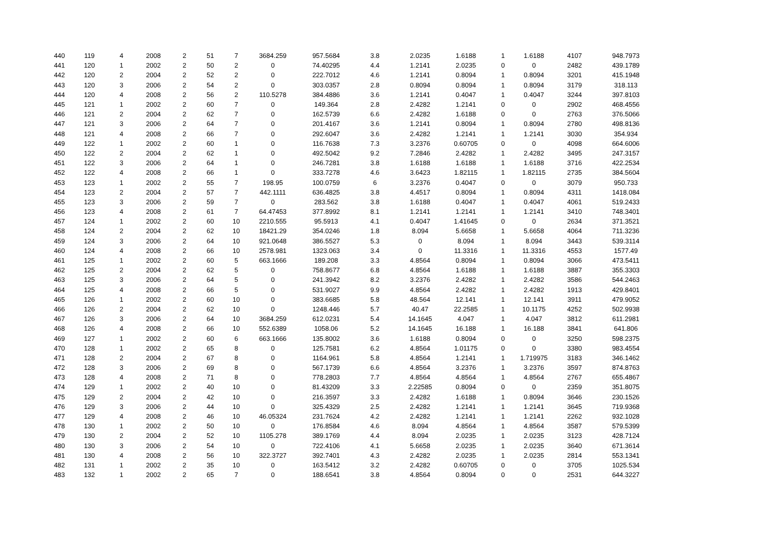| 440 | 119 | 4 | 2008 | 2 | 51 | 7 | 3684.259 | 957.5684 | 3.8 | 2.0235 | 1.6188 | 1 | 1.6188 | 4107 | 948.7973 |
| 441 | 120 | 1 | 2002 | 2 | 50 | 2 | 0 | 74.40295 | 4.4 | 1.2141 | 2.0235 | 0 | 0 | 2482 | 439.1789 |
| 442 | 120 | 2 | 2004 | 2 | 52 | 2 | 0 | 222.7012 | 4.6 | 1.2141 | 0.8094 | 1 | 0.8094 | 3201 | 415.1948 |
| 443 | 120 | 3 | 2006 | 2 | 54 | 2 | 0 | 303.0357 | 2.8 | 0.8094 | 0.8094 | 1 | 0.8094 | 3179 | 318.113 |
| 444 | 120 | 4 | 2008 | 2 | 56 | 2 | 110.5278 | 384.4886 | 3.6 | 1.2141 | 0.4047 | 1 | 0.4047 | 3244 | 397.8103 |
| 445 | 121 | 1 | 2002 | 2 | 60 | 7 | 0 | 149.364 | 2.8 | 2.4282 | 1.2141 | 0 | 0 | 2902 | 468.4556 |
| 446 | 121 | 2 | 2004 | 2 | 62 | 7 | 0 | 162.5739 | 6.6 | 2.4282 | 1.6188 | 0 | 0 | 2763 | 376.5066 |
| 447 | 121 | 3 | 2006 | 2 | 64 | 7 | 0 | 201.4167 | 3.6 | 1.2141 | 0.8094 | 1 | 0.8094 | 2780 | 498.8136 |
| 448 | 121 | 4 | 2008 | 2 | 66 | 7 | 0 | 292.6047 | 3.6 | 2.4282 | 1.2141 | 1 | 1.2141 | 3030 | 354.934 |
| 449 | 122 | 1 | 2002 | 2 | 60 | 1 | 0 | 116.7638 | 7.3 | 3.2376 | 0.60705 | 0 | 0 | 4098 | 664.6006 |
| 450 | 122 | 2 | 2004 | 2 | 62 | 1 | 0 | 492.5042 | 9.2 | 7.2846 | 2.4282 | 1 | 2.4282 | 3495 | 247.3157 |
| 451 | 122 | 3 | 2006 | 2 | 64 | 1 | 0 | 246.7281 | 3.8 | 1.6188 | 1.6188 | 1 | 1.6188 | 3716 | 422.2534 |
| 452 | 122 | 4 | 2008 | 2 | 66 | 1 | 0 | 333.7278 | 4.6 | 3.6423 | 1.82115 | 1 | 1.82115 | 2735 | 384.5604 |
| 453 | 123 | 1 | 2002 | 2 | 55 | 7 | 198.95 | 100.0759 | 6 | 3.2376 | 0.4047 | 0 | 0 | 3079 | 950.733 |
| 454 | 123 | 2 | 2004 | 2 | 57 | 7 | 442.1111 | 636.4825 | 3.8 | 4.4517 | 0.8094 | 1 | 0.8094 | 4311 | 1418.084 |
| 455 | 123 | 3 | 2006 | 2 | 59 | 7 | 0 | 283.562 | 3.8 | 1.6188 | 0.4047 | 1 | 0.4047 | 4061 | 519.2433 |
| 456 | 123 | 4 | 2008 | 2 | 61 | 7 | 64.47453 | 377.8992 | 8.1 | 1.2141 | 1.2141 | 1 | 1.2141 | 3410 | 748.3401 |
| 457 | 124 | 1 | 2002 | 2 | 60 | 10 | 2210.555 | 95.5913 | 4.1 | 0.4047 | 1.41645 | 0 | 0 | 2634 | 371.3521 |
| 458 | 124 | 2 | 2004 | 2 | 62 | 10 | 18421.29 | 354.0246 | 1.8 | 8.094 | 5.6658 | 1 | 5.6658 | 4064 | 711.3236 |
| 459 | 124 | 3 | 2006 | 2 | 64 | 10 | 921.0648 | 386.5527 | 5.3 | 0 | 8.094 | 1 | 8.094 | 3443 | 539.3114 |
| 460 | 124 | 4 | 2008 | 2 | 66 | 10 | 2578.981 | 1323.063 | 3.4 | 0 | 11.3316 | 1 | 11.3316 | 4553 | 1577.49 |
| 461 | 125 | 1 | 2002 | 2 | 60 | 5 | 663.1666 | 189.208 | 3.3 | 4.8564 | 0.8094 | 1 | 0.8094 | 3066 | 473.5411 |
| 462 | 125 | 2 | 2004 | 2 | 62 | 5 | 0 | 758.8677 | 6.8 | 4.8564 | 1.6188 | 1 | 1.6188 | 3887 | 355.3303 |
| 463 | 125 | 3 | 2006 | 2 | 64 | 5 | 0 | 241.3942 | 8.2 | 3.2376 | 2.4282 | 1 | 2.4282 | 3586 | 544.2463 |
| 464 | 125 | 4 | 2008 | 2 | 66 | 5 | 0 | 531.9027 | 9.9 | 4.8564 | 2.4282 | 1 | 2.4282 | 1913 | 429.8401 |
| 465 | 126 | 1 | 2002 | 2 | 60 | 10 | 0 | 383.6685 | 5.8 | 48.564 | 12.141 | 1 | 12.141 | 3911 | 479.9052 |
| 466 | 126 | 2 | 2004 | 2 | 62 | 10 | 0 | 1248.446 | 5.7 | 40.47 | 22.2585 | 1 | 10.1175 | 4252 | 502.9938 |
| 467 | 126 | 3 | 2006 | 2 | 64 | 10 | 3684.259 | 612.0231 | 5.4 | 14.1645 | 4.047 | 1 | 4.047 | 3812 | 611.2981 |
| 468 | 126 | 4 | 2008 | 2 | 66 | 10 | 552.6389 | 1058.06 | 5.2 | 14.1645 | 16.188 | 1 | 16.188 | 3841 | 641.806 |
| 469 | 127 | 1 | 2002 | 2 | 60 | 6 | 663.1666 | 135.8002 | 3.6 | 1.6188 | 0.8094 | 0 | 0 | 3250 | 598.2375 |
| 470 | 128 | 1 | 2002 | 2 | 65 | 8 | 0 | 125.7581 | 6.2 | 4.8564 | 1.01175 | 0 | 0 | 3380 | 983.4554 |
| 471 | 128 | 2 | 2004 | 2 | 67 | 8 | 0 | 1164.961 | 5.8 | 4.8564 | 1.2141 | 1 | 1.719975 | 3183 | 346.1462 |
| 472 | 128 | 3 | 2006 | 2 | 69 | 8 | 0 | 567.1739 | 6.6 | 4.8564 | 3.2376 | 1 | 3.2376 | 3597 | 874.8763 |
| 473 | 128 | 4 | 2008 | 2 | 71 | 8 | 0 | 778.2803 | 7.7 | 4.8564 | 4.8564 | 1 | 4.8564 | 2767 | 655.4867 |
| 474 | 129 | 1 | 2002 | 2 | 40 | 10 | 0 | 81.43209 | 3.3 | 2.22585 | 0.8094 | 0 | 0 | 2359 | 351.8075 |
| 475 | 129 | 2 | 2004 | 2 | 42 | 10 | 0 | 216.3597 | 3.3 | 2.4282 | 1.6188 | 1 | 0.8094 | 3646 | 230.1526 |
| 476 | 129 | 3 | 2006 | 2 | 44 | 10 | 0 | 325.4329 | 2.5 | 2.4282 | 1.2141 | 1 | 1.2141 | 3645 | 719.9368 |
| 477 | 129 | 4 | 2008 | 2 | 46 | 10 | 46.05324 | 231.7624 | 4.2 | 2.4282 | 1.2141 | 1 | 1.2141 | 2262 | 932.1028 |
| 478 | 130 | 1 | 2002 | 2 | 50 | 10 | 0 | 176.8584 | 4.6 | 8.094 | 4.8564 | 1 | 4.8564 | 3587 | 579.5399 |
| 479 | 130 | 2 | 2004 | 2 | 52 | 10 | 1105.278 | 389.1769 | 4.4 | 8.094 | 2.0235 | 1 | 2.0235 | 3123 | 428.7124 |
| 480 | 130 | 3 | 2006 | 2 | 54 | 10 | 0 | 722.4106 | 4.1 | 5.6658 | 2.0235 | 1 | 2.0235 | 3640 | 671.3614 |
| 481 | 130 | 4 | 2008 | 2 | 56 | 10 | 322.3727 | 392.7401 | 4.3 | 2.4282 | 2.0235 | 1 | 2.0235 | 2814 | 553.1341 |
| 482 | 131 | 1 | 2002 | 2 | 35 | 10 | 0 | 163.5412 | 3.2 | 2.4282 | 0.60705 | 0 | 0 | 3705 | 1025.534 |
| 483 | 132 | 1 | 2002 | 2 | 65 | 7 | 0 | 188.6541 | 3.8 | 4.8564 | 0.8094 | 0 | 0 | 2531 | 644.3227 |